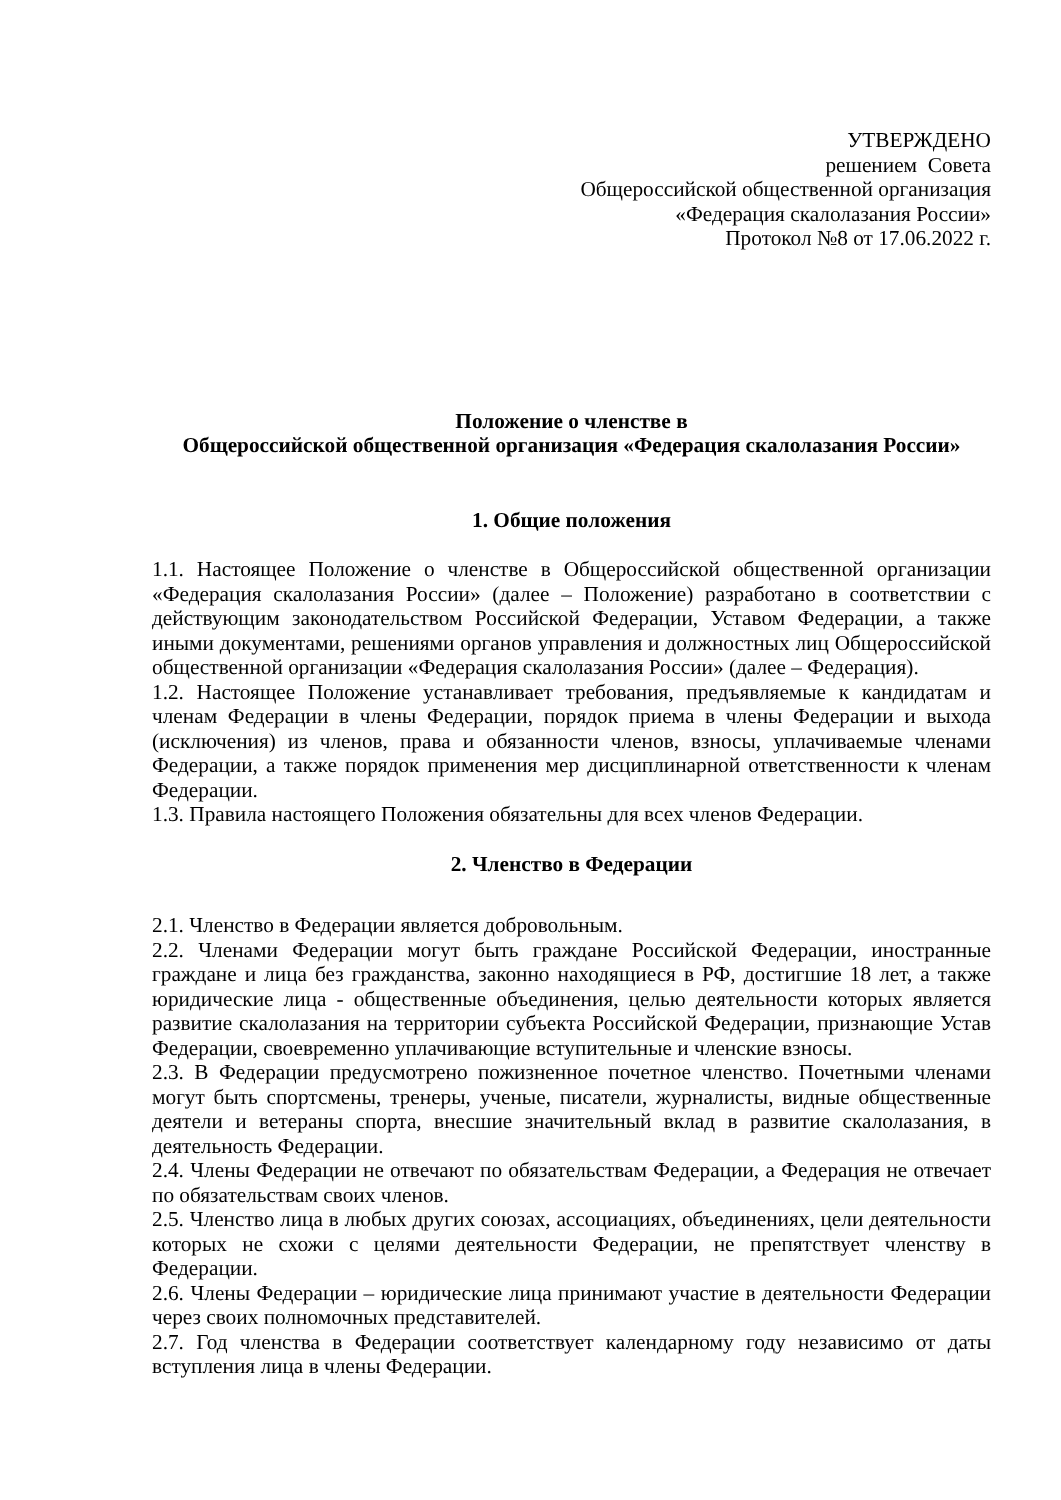УТВЕРЖДЕНО
решением Совета
Общероссийской общественной организация
«Федерация скалолазания России»
Протокол №8 от 17.06.2022 г.
Положение о членстве в
Общероссийской общественной организация «Федерация скалолазания России»
1. Общие положения
1.1. Настоящее Положение о членстве в Общероссийской общественной организации «Федерация скалолазания России» (далее – Положение) разработано в соответствии с действующим законодательством Российской Федерации, Уставом Федерации, а также иными документами, решениями органов управления и должностных лиц Общероссийской общественной организации «Федерация скалолазания России» (далее – Федерация).
1.2. Настоящее Положение устанавливает требования, предъявляемые к кандидатам и членам Федерации в члены Федерации, порядок приема в члены Федерации и выхода (исключения) из членов, права и обязанности членов, взносы, уплачиваемые членами Федерации, а также порядок применения мер дисциплинарной ответственности к членам Федерации.
1.3. Правила настоящего Положения обязательны для всех членов Федерации.
2. Членство в Федерации
2.1. Членство в Федерации является добровольным.
2.2. Членами Федерации могут быть граждане Российской Федерации, иностранные граждане и лица без гражданства, законно находящиеся в РФ, достигшие 18 лет, а также юридические лица - общественные объединения, целью деятельности которых является развитие скалолазания на территории субъекта Российской Федерации, признающие Устав Федерации, своевременно уплачивающие вступительные и членские взносы.
2.3. В Федерации предусмотрено пожизненное почетное членство. Почетными членами могут быть спортсмены, тренеры, ученые, писатели, журналисты, видные общественные деятели и ветераны спорта, внесшие значительный вклад в развитие скалолазания, в деятельность Федерации.
2.4. Члены Федерации не отвечают по обязательствам Федерации, а Федерация не отвечает по обязательствам своих членов.
2.5. Членство лица в любых других союзах, ассоциациях, объединениях, цели деятельности которых не схожи с целями деятельности Федерации, не препятствует членству в Федерации.
2.6. Члены Федерации – юридические лица принимают участие в деятельности Федерации через своих полномочных представителей.
2.7. Год членства в Федерации соответствует календарному году независимо от даты вступления лица в члены Федерации.